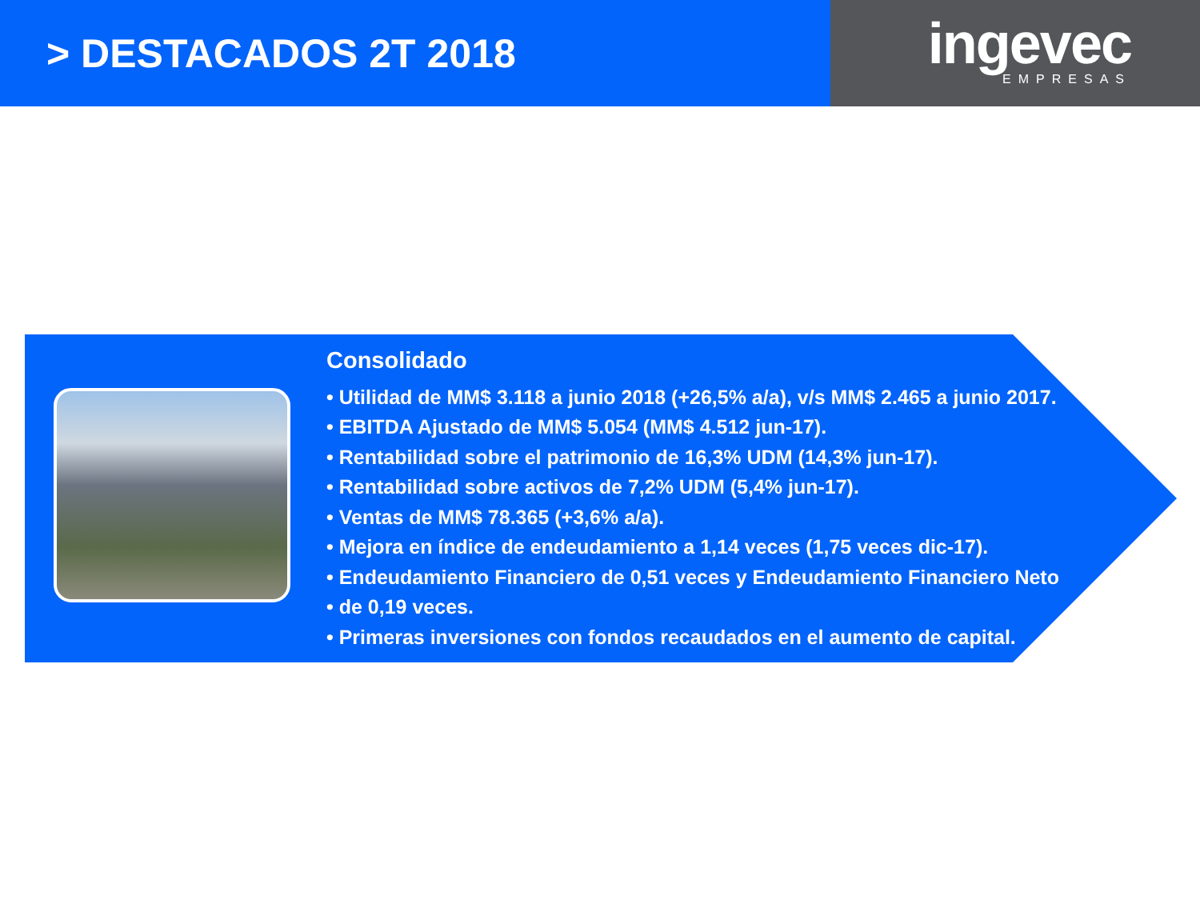> DESTACADOS 2T 2018
ingevec
EMPRESAS
Consolidado
• Utilidad de MM$ 3.118 a junio 2018 (+26,5% a/a), v/s MM$ 2.465 a junio 2017.
• EBITDA Ajustado de MM$ 5.054 (MM$ 4.512 jun-17).
• Rentabilidad sobre el patrimonio de 16,3% UDM (14,3% jun-17).
• Rentabilidad sobre activos de 7,2% UDM (5,4% jun-17).
• Ventas de MM$ 78.365 (+3,6% a/a).
• Mejora en índice de endeudamiento a 1,14 veces (1,75 veces dic-17).
• Endeudamiento Financiero de 0,51 veces y Endeudamiento Financiero Neto
• de 0,19 veces.
• Primeras inversiones con fondos recaudados en el aumento de capital.